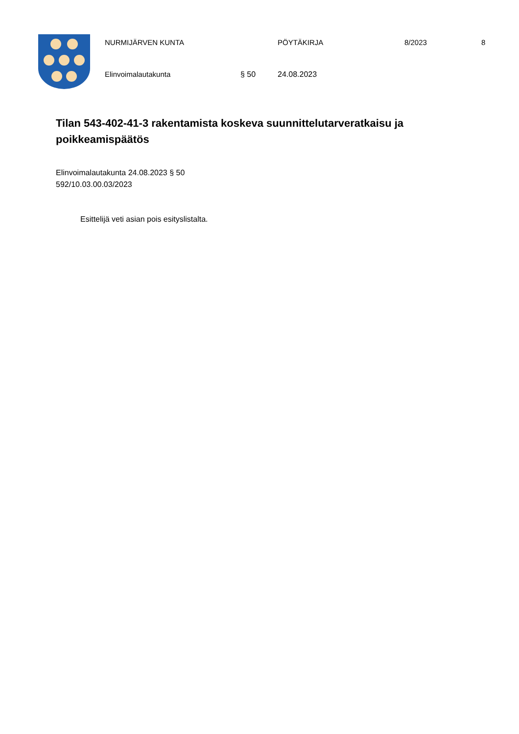NURMIJÄRVEN KUNTA PÖYTÄKIRJA 8/2023 8
Elinvoimalautakunta § 50 24.08.2023
Tilan 543-402-41-3 rakentamista koskeva suunnittelutarveratkaisu ja poikkeamispäätös
Elinvoimalautakunta 24.08.2023 § 50
592/10.03.00.03/2023
Esittelijä veti asian pois esityslistalta.